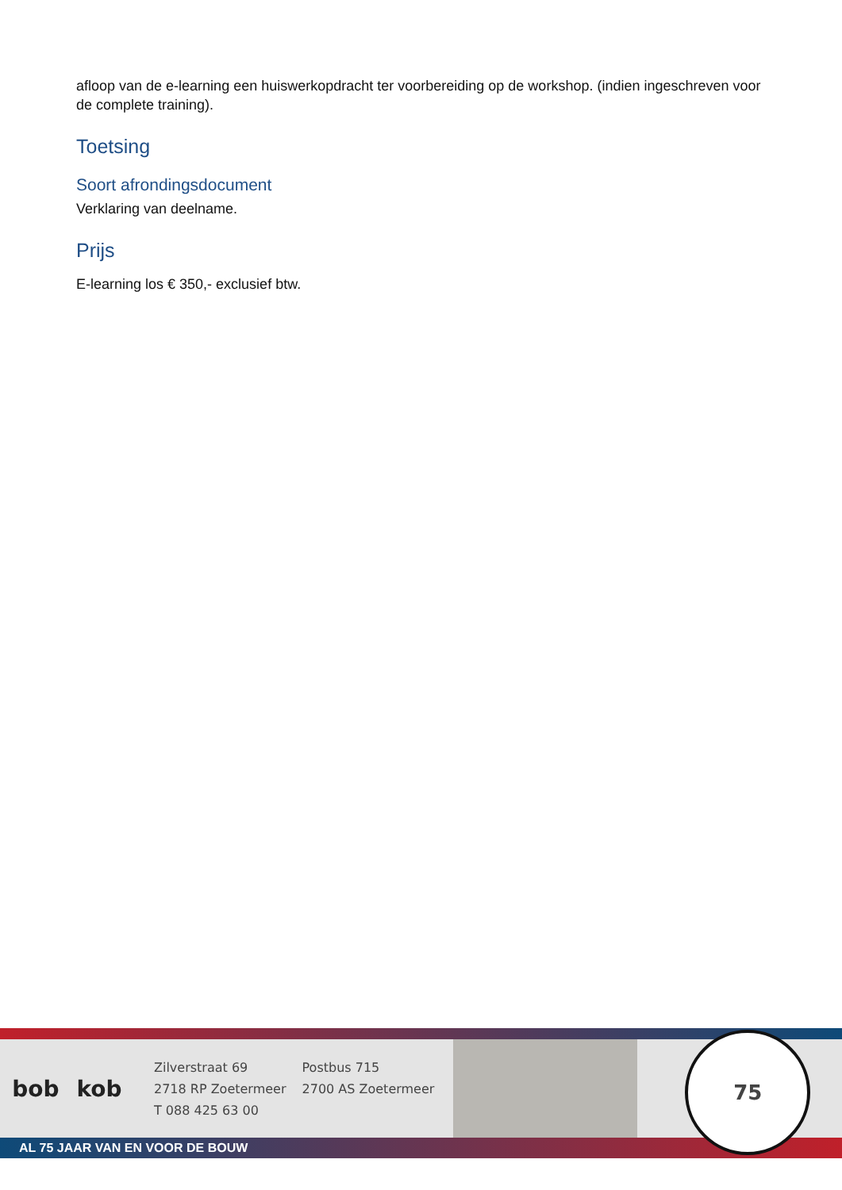afloop van de e-learning een huiswerkopdracht ter voorbereiding op de workshop. (indien ingeschreven voor de complete training).
Toetsing
Soort afrondingsdocument
Verklaring van deelname.
Prijs
E-learning los € 350,- exclusief btw.
bob kob
Zilverstraat 69
2718 RP Zoetermeer
T 088 425 63 00
Postbus 715
2700 AS Zoetermeer
75
AL 75 JAAR VAN EN VOOR DE BOUW